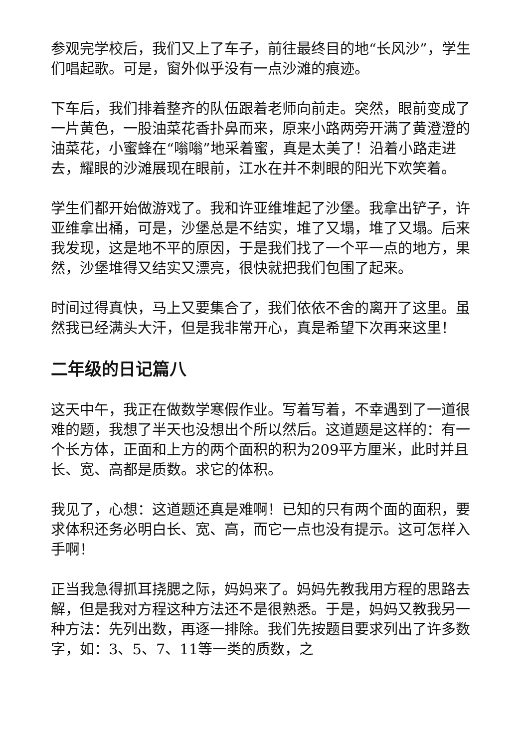参观完学校后，我们又上了车子，前往最终目的地“长风沙”，学生们唱起歌。可是，窗外似乎没有一点沙滩的痕迹。
下车后，我们排着整齐的队伍跟着老师向前走。突然，眼前变成了一片黄色，一股油菜花香扑鼻而来，原来小路两旁开满了黄澄澄的油菜花，小蜜蜂在“嗡嗡”地采着蜜，真是太美了！沿着小路走进去，耀眼的沙滩展现在眼前，江水在并不刺眼的阳光下欢笑着。
学生们都开始做游戏了。我和许亚维堆起了沙堡。我拿出铲子，许亚维拿出桶，可是，沙堡总是不结实，堆了又塌，堆了又塌。后来我发现，这是地不平的原因，于是我们找了一个平一点的地方，果然，沙堡堆得又结实又漂亮，很快就把我们包围了起来。
时间过得真快，马上又要集合了，我们依依不舍的离开了这里。虽然我已经满头大汗，但是我非常开心，真是希望下次再来这里！
二年级的日记篇八
这天中午，我正在做数学寒假作业。写着写着，不幸遇到了一道很难的题，我想了半天也没想出个所以然后。这道题是这样的：有一个长方体，正面和上方的两个面积的积为209平方厘米，此时并且长、宽、高都是质数。求它的体积。
我见了，心想：这道题还真是难啊！已知的只有两个面的面积，要求体积还务必明白长、宽、高，而它一点也没有提示。这可怎样入手啊！
正当我急得抓耳挠腮之际，妈妈来了。妈妈先教我用方程的思路去解，但是我对方程这种方法还不是很熟悉。于是，妈妈又教我另一种方法：先列出数，再逐一排除。我们先按题目要求列出了许多数字，如：3、5、7、11等一类的质数，之